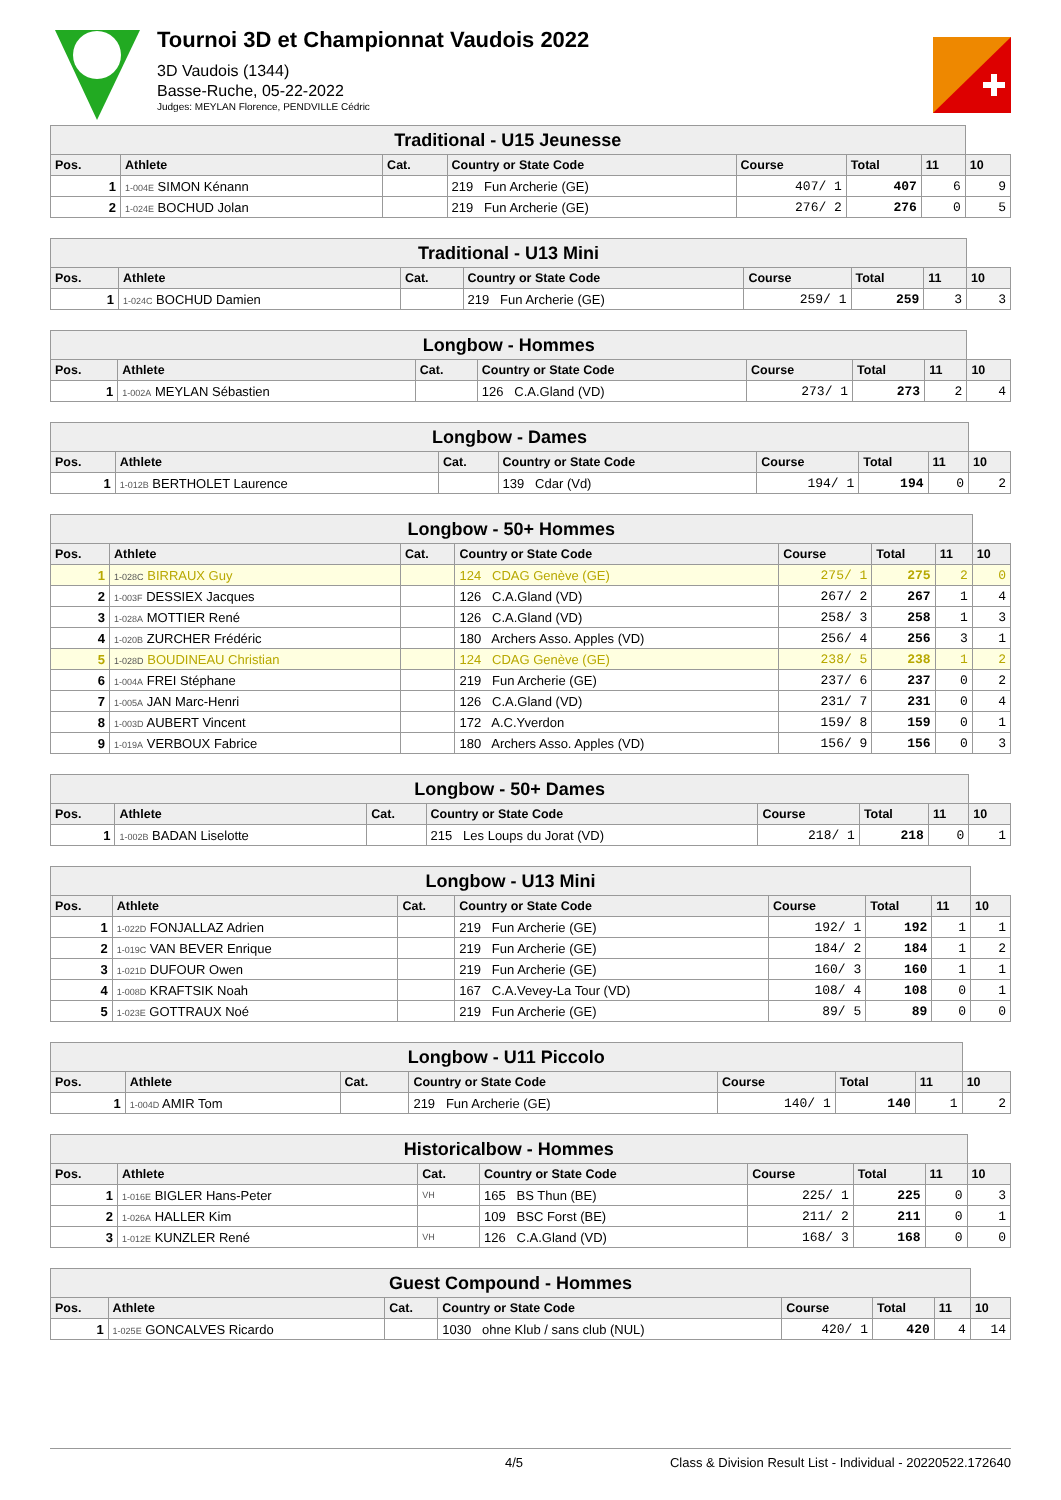Tournoi 3D et Championnat Vaudois 2022
3D Vaudois (1344)
Basse-Ruche, 05-22-2022
Judges: MEYLAN Florence, PENDVILLE Cédric
| Traditional - U15 Jeunesse | | | | | | | |
| Pos. | Athlete | Cat. | Country or State Code | Course | Total | 11 | 10 |
| 1 | 1-004E SIMON Kénann | | 219 Fun Archerie (GE) | 407/ 1 | 407 | 6 | 9 |
| 2 | 1-024E BOCHUD Jolan | | 219 Fun Archerie (GE) | 276/ 2 | 276 | 0 | 5 |
| Traditional - U13 Mini | | | | | | | |
| Pos. | Athlete | Cat. | Country or State Code | Course | Total | 11 | 10 |
| 1 | 1-024C BOCHUD Damien | | 219 Fun Archerie (GE) | 259/ 1 | 259 | 3 | 3 |
| Longbow - Hommes | | | | | | | |
| Pos. | Athlete | Cat. | Country or State Code | Course | Total | 11 | 10 |
| 1 | 1-002A MEYLAN Sébastien | | 126 C.A.Gland (VD) | 273/ 1 | 273 | 2 | 4 |
| Longbow - Dames | | | | | | | |
| Pos. | Athlete | Cat. | Country or State Code | Course | Total | 11 | 10 |
| 1 | 1-012B BERTHOLET Laurence | | 139 Cdar (Vd) | 194/ 1 | 194 | 0 | 2 |
| Longbow - 50+ Hommes | | | | | | | |
| Pos. | Athlete | Cat. | Country or State Code | Course | Total | 11 | 10 |
| 1 | 1-028C BIRRAUX Guy | | 124 CDAG Genève (GE) | 275/ 1 | 275 | 2 | 0 |
| 2 | 1-003F DESSIEX Jacques | | 126 C.A.Gland (VD) | 267/ 2 | 267 | 1 | 4 |
| 3 | 1-028A MOTTIER René | | 126 C.A.Gland (VD) | 258/ 3 | 258 | 1 | 3 |
| 4 | 1-020B ZURCHER Frédéric | | 180 Archers Asso. Apples (VD) | 256/ 4 | 256 | 3 | 1 |
| 5 | 1-028D BOUDINEAU Christian | | 124 CDAG Genève (GE) | 238/ 5 | 238 | 1 | 2 |
| 6 | 1-004A FREI Stéphane | | 219 Fun Archerie (GE) | 237/ 6 | 237 | 0 | 2 |
| 7 | 1-005A JAN Marc-Henri | | 126 C.A.Gland (VD) | 231/ 7 | 231 | 0 | 4 |
| 8 | 1-003D AUBERT Vincent | | 172 A.C.Yverdon | 159/ 8 | 159 | 0 | 1 |
| 9 | 1-019A VERBOUX Fabrice | | 180 Archers Asso. Apples (VD) | 156/ 9 | 156 | 0 | 3 |
| Longbow - 50+ Dames | | | | | | | |
| Pos. | Athlete | Cat. | Country or State Code | Course | Total | 11 | 10 |
| 1 | 1-002B BADAN Liselotte | | 215 Les Loups du Jorat (VD) | 218/ 1 | 218 | 0 | 1 |
| Longbow - U13 Mini | | | | | | | |
| Pos. | Athlete | Cat. | Country or State Code | Course | Total | 11 | 10 |
| 1 | 1-022D FONJALLAZ Adrien | | 219 Fun Archerie (GE) | 192/ 1 | 192 | 1 | 1 |
| 2 | 1-019C VAN BEVER Enrique | | 219 Fun Archerie (GE) | 184/ 2 | 184 | 1 | 2 |
| 3 | 1-021D DUFOUR Owen | | 219 Fun Archerie (GE) | 160/ 3 | 160 | 1 | 1 |
| 4 | 1-008D KRAFTSIK Noah | | 167 C.A.Vevey-La Tour (VD) | 108/ 4 | 108 | 0 | 1 |
| 5 | 1-023E GOTTRAUX Noé | | 219 Fun Archerie (GE) | 89/ 5 | 89 | 0 | 0 |
| Longbow - U11 Piccolo | | | | | | | |
| Pos. | Athlete | Cat. | Country or State Code | Course | Total | 11 | 10 |
| 1 | 1-004D AMIR Tom | | 219 Fun Archerie (GE) | 140/ 1 | 140 | 1 | 2 |
| Historicalbow - Hommes | | | | | | | |
| Pos. | Athlete | Cat. | Country or State Code | Course | Total | 11 | 10 |
| 1 | 1-016E BIGLER Hans-Peter | VH | 165 BS Thun (BE) | 225/ 1 | 225 | 0 | 3 |
| 2 | 1-026A HALLER Kim | | 109 BSC Forst (BE) | 211/ 2 | 211 | 0 | 1 |
| 3 | 1-012E KUNZLER René | VH | 126 C.A.Gland (VD) | 168/ 3 | 168 | 0 | 0 |
| Guest Compound - Hommes | | | | | | | |
| Pos. | Athlete | Cat. | Country or State Code | Course | Total | 11 | 10 |
| 1 | 1-025E GONCALVES Ricardo | | 1030 ohne Klub / sans club (NUL) | 420/ 1 | 420 | 4 | 14 |
4/5 Class & Division Result List - Individual - 20220522.172640